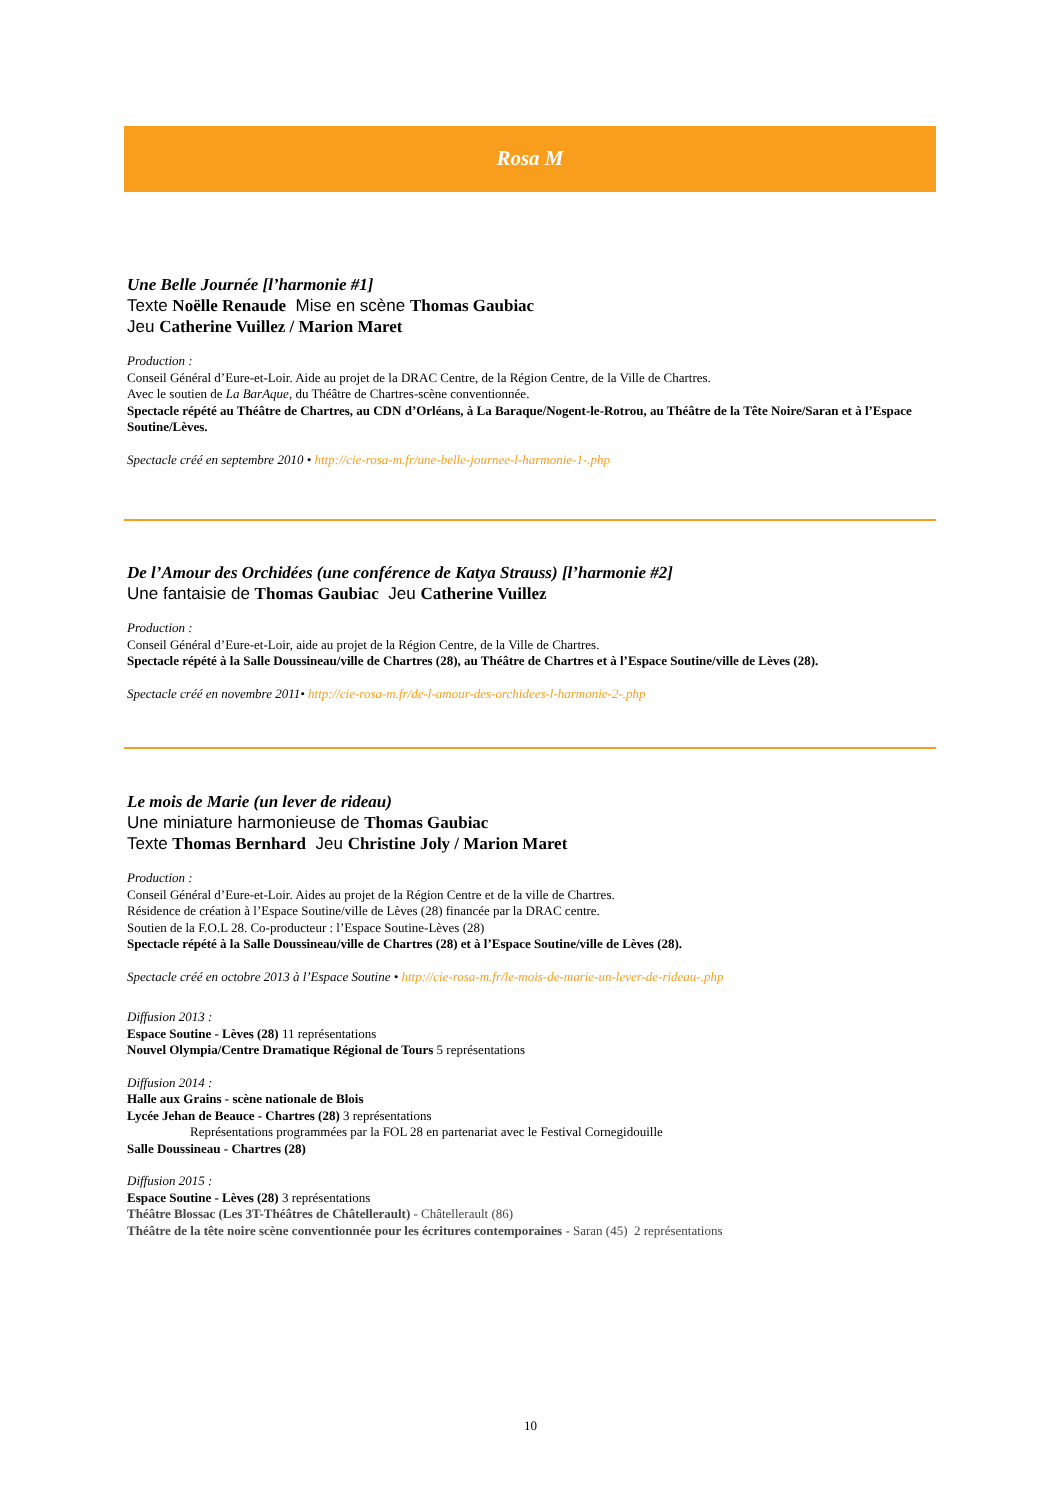Rosa M
Une Belle Journée [l’harmonie #1]
Texte Noëlle Renaude Mise en scène Thomas Gaubiac
Jeu Catherine Vuillez / Marion Maret
Production :
Conseil Général d’Eure-et-Loir. Aide au projet de la DRAC Centre, de la Région Centre, de la Ville de Chartres.
Avec le soutien de La BarAque, du Théâtre de Chartres-scène conventionnée.
Spectacle répété au Théâtre de Chartres, au CDN d’Orléans, à La Baraque/Nogent-le-Rotrou, au Théâtre de la Tête Noire/Saran et à l’Espace Soutine/Lèves.
Spectacle créé en septembre 2010 • http://cie-rosa-m.fr/une-belle-journee-l-harmonie-1-.php
De l’Amour des Orchidées (une conférence de Katya Strauss) [l’harmonie #2]
Une fantaisie de Thomas Gaubiac Jeu Catherine Vuillez
Production :
Conseil Général d’Eure-et-Loir, aide au projet de la Région Centre, de la Ville de Chartres.
Spectacle répété à la Salle Doussineau/ville de Chartres (28), au Théâtre de Chartres et à l’Espace Soutine/ville de Lèves (28).
Spectacle créé en novembre 2011• http://cie-rosa-m.fr/de-l-amour-des-orchidees-l-harmonie-2-.php
Le mois de Marie (un lever de rideau)
Une miniature harmonieuse de Thomas Gaubiac
Texte Thomas Bernhard Jeu Christine Joly / Marion Maret
Production :
Conseil Général d’Eure-et-Loir. Aides au projet de la Région Centre et de la ville de Chartres.
Résidence de création à l’Espace Soutine/ville de Lèves (28) financée par la DRAC centre.
Soutien de la F.O.L 28. Co-producteur : l’Espace Soutine-Lèves (28)
Spectacle répété à la Salle Doussineau/ville de Chartres (28) et à l’Espace Soutine/ville de Lèves (28).
Spectacle créé en octobre 2013 à l’Espace Soutine • http://cie-rosa-m.fr/le-mois-de-marie-un-lever-de-rideau-.php
Diffusion 2013 :
Espace Soutine - Lèves (28) 11 représentations
Nouvel Olympia/Centre Dramatique Régional de Tours 5 représentations
Diffusion 2014 :
Halle aux Grains - scène nationale de Blois
Lycée Jehan de Beauce - Chartres (28) 3 représentations
Représentations programmées par la FOL 28 en partenariat avec le Festival Cornegidouille
Salle Doussineau - Chartres (28)
Diffusion 2015 :
Espace Soutine - Lèves (28) 3 représentations
Théâtre Blossac (Les 3T-Théâtres de Châtellerault) - Châtellerault (86)
Théâtre de la tête noire scène conventionnée pour les écritures contemporaines - Saran (45) 2 représentations
10